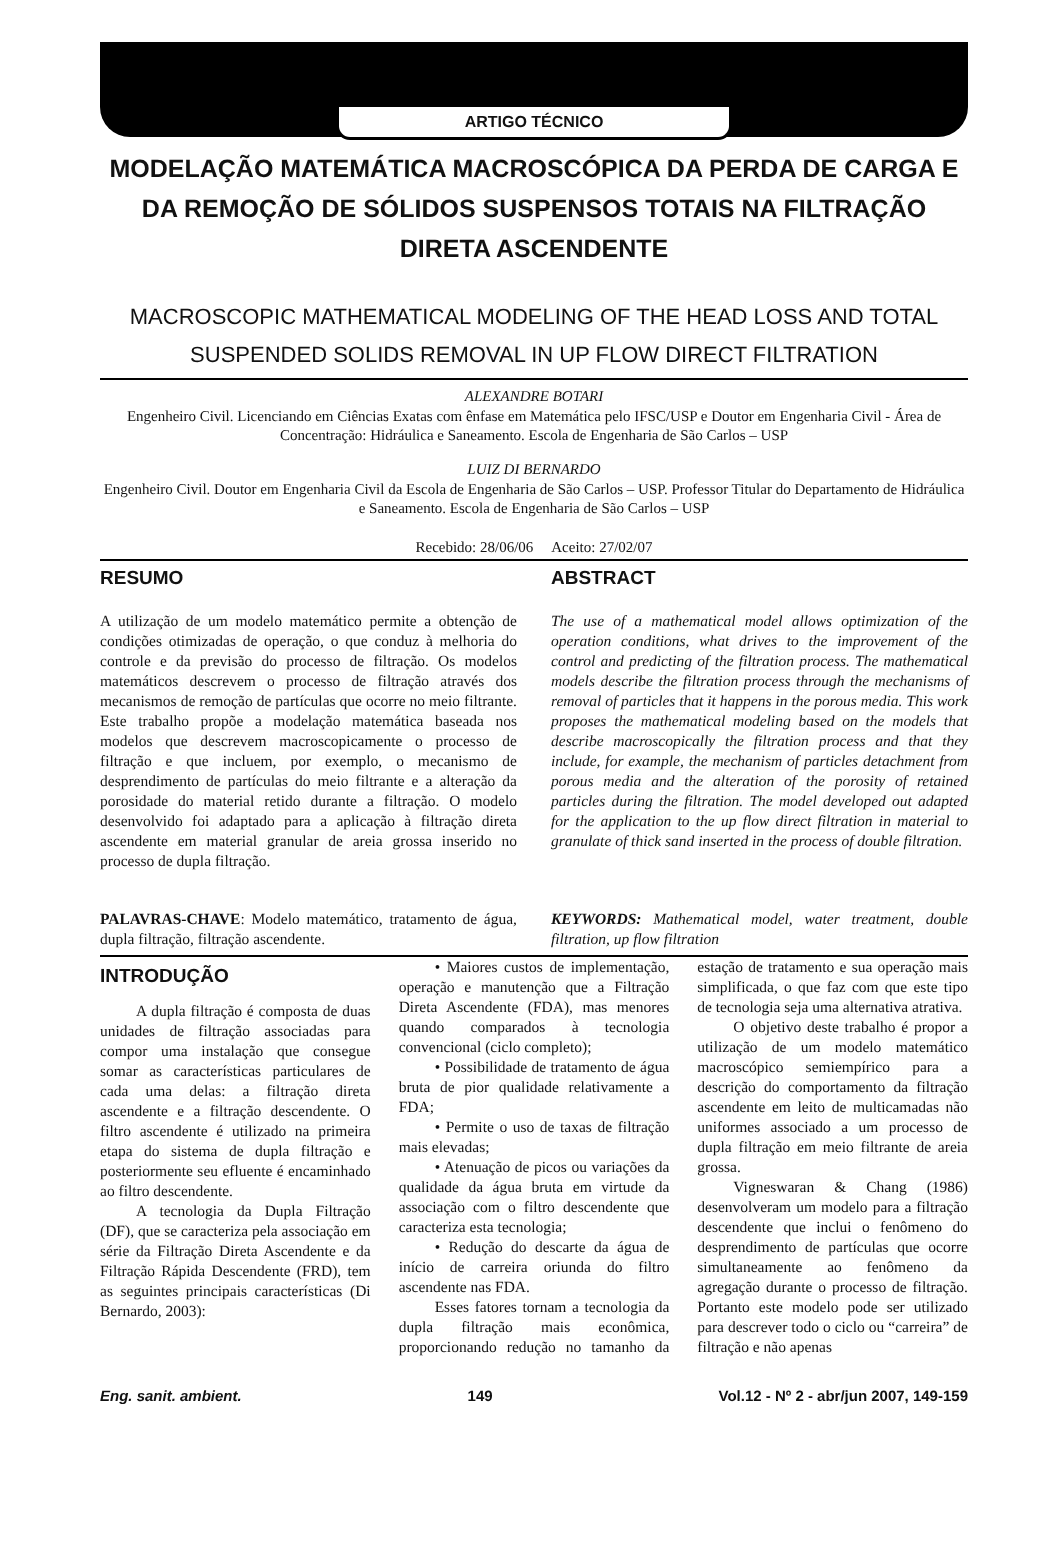ARTIGO TÉCNICO
MODELAÇÃO MATEMÁTICA MACROSCÓPICA DA PERDA DE CARGA E DA REMOÇÃO DE SÓLIDOS SUSPENSOS TOTAIS NA FILTRAÇÃO DIRETA ASCENDENTE
MACROSCOPIC MATHEMATICAL MODELING OF THE HEAD LOSS AND TOTAL SUSPENDED SOLIDS REMOVAL IN UP FLOW DIRECT FILTRATION
ALEXANDRE BOTARI
Engenheiro Civil. Licenciando em Ciências Exatas com ênfase em Matemática pelo IFSC/USP e Doutor em Engenharia Civil - Área de Concentração: Hidráulica e Saneamento. Escola de Engenharia de São Carlos – USP
LUIZ DI BERNARDO
Engenheiro Civil. Doutor em Engenharia Civil da Escola de Engenharia de São Carlos – USP. Professor Titular do Departamento de Hidráulica e Saneamento. Escola de Engenharia de São Carlos – USP
Recebido: 28/06/06 Aceito: 27/02/07
RESUMO
A utilização de um modelo matemático permite a obtenção de condições otimizadas de operação, o que conduz à melhoria do controle e da previsão do processo de filtração. Os modelos matemáticos descrevem o processo de filtração através dos mecanismos de remoção de partículas que ocorre no meio filtrante. Este trabalho propõe a modelação matemática baseada nos modelos que descrevem macroscopicamente o processo de filtração e que incluem, por exemplo, o mecanismo de desprendimento de partículas do meio filtrante e a alteração da porosidade do material retido durante a filtração. O modelo desenvolvido foi adaptado para a aplicação à filtração direta ascendente em material granular de areia grossa inserido no processo de dupla filtração.
PALAVRAS-CHAVE: Modelo matemático, tratamento de água, dupla filtração, filtração ascendente.
ABSTRACT
The use of a mathematical model allows optimization of the operation conditions, what drives to the improvement of the control and predicting of the filtration process. The mathematical models describe the filtration process through the mechanisms of removal of particles that it happens in the porous media. This work proposes the mathematical modeling based on the models that describe macroscopically the filtration process and that they include, for example, the mechanism of particles detachment from porous media and the alteration of the porosity of retained particles during the filtration. The model developed out adapted for the application to the up flow direct filtration in material to granulate of thick sand inserted in the process of double filtration.
KEYWORDS: Mathematical model, water treatment, double filtration, up flow filtration
INTRODUÇÃO
A dupla filtração é composta de duas unidades de filtração associadas para compor uma instalação que consegue somar as características particulares de cada uma delas: a filtração direta ascendente e a filtração descendente. O filtro ascendente é utilizado na primeira etapa do sistema de dupla filtração e posteriormente seu efluente é encaminhado ao filtro descendente.
A tecnologia da Dupla Filtração (DF), que se caracteriza pela associação em série da Filtração Direta Ascendente e da Filtração Rápida Descendente (FRD), tem as seguintes principais características (Di Bernardo, 2003):
• Maiores custos de implementação, operação e manutenção que a Filtração Direta Ascendente (FDA), mas menores quando comparados à tecnologia convencional (ciclo completo);
• Possibilidade de tratamento de água bruta de pior qualidade relativamente a FDA;
• Permite o uso de taxas de filtração mais elevadas;
• Atenuação de picos ou variações da qualidade da água bruta em virtude da associação com o filtro descendente que caracteriza esta tecnologia;
• Redução do descarte da água de início de carreira oriunda do filtro ascendente nas FDA.
Esses fatores tornam a tecnologia da dupla filtração mais econômica, proporcionando redução no tamanho da estação de tratamento e sua operação mais simplificada, o que faz com que este tipo de tecnologia seja uma alternativa atrativa.
O objetivo deste trabalho é propor a utilização de um modelo matemático macroscópico semiempírico para a descrição do comportamento da filtração ascendente em leito de multicamadas não uniformes associado a um processo de dupla filtração em meio filtrante de areia grossa.
Vigneswaran & Chang (1986) desenvolveram um modelo para a filtração descendente que inclui o fenômeno do desprendimento de partículas que ocorre simultaneamente ao fenômeno da agregação durante o processo de filtração. Portanto este modelo pode ser utilizado para descrever todo o ciclo ou “carreira” de filtração e não apenas
Eng. sanit. ambient. 149 Vol.12 - Nº 2 - abr/jun 2007, 149-159